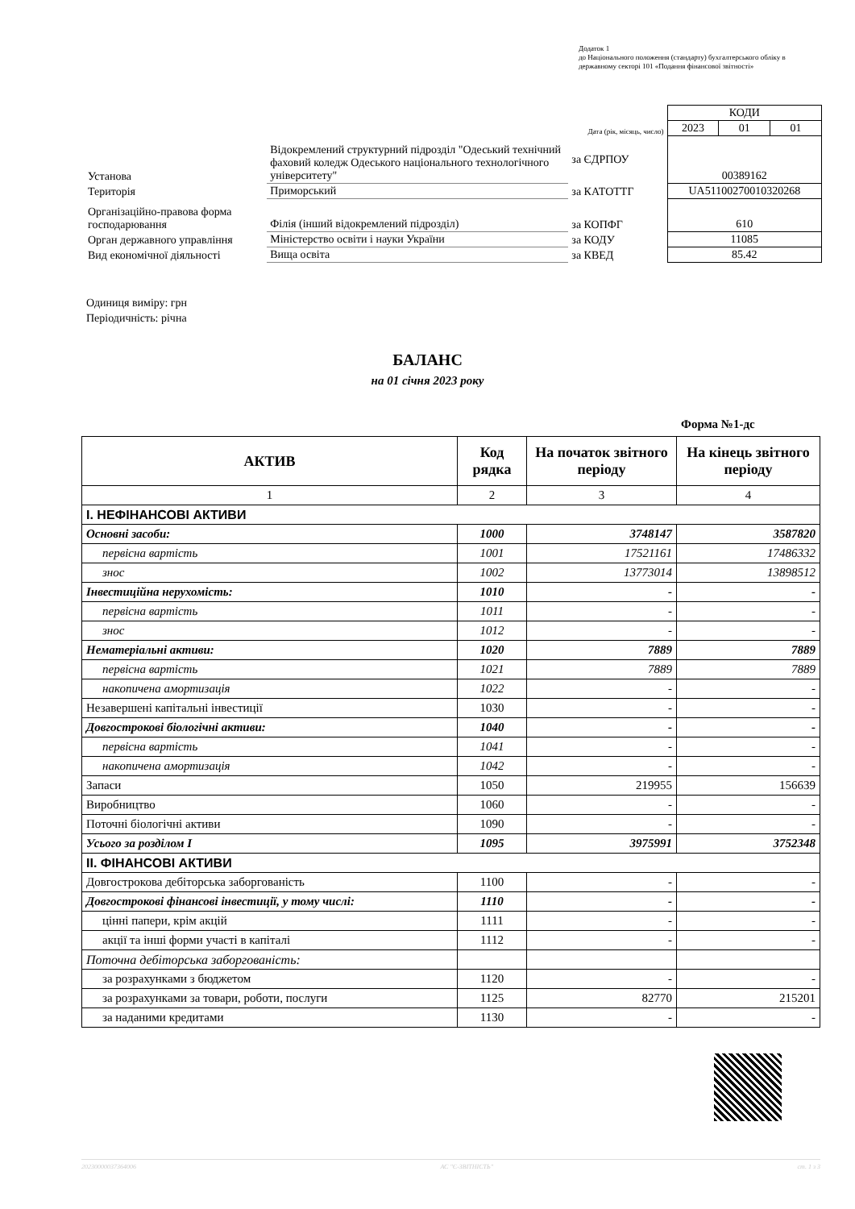Додаток 1
до Національного положення (стандарту) бухгалтерського обліку в державному секторі 101 «Подання фінансової звітності»
| | | | КОДИ | | |
| | | Дата (рік, місяць, число) | 2023 | 01 | 01 |
| Установа | Відокремлений структурний підрозділ "Одеський технічний фаховий коледж Одеського національного технологічного університету" | за ЄДРПОУ | 00389162 | | |
| Територія | Приморський | за КАТОТТГ | UA51100270010320268 | | |
| Організаційно-правова форма господарювання | Філія (інший відокремлений підрозділ) | за КОПФГ | 610 | | |
| Орган державного управління | Міністерство освіти і науки України | за КОДУ | 11085 | | |
| Вид економічної діяльності | Вища освіта | за КВЕД | 85.42 | | |
Одиниця виміру: грн
Періодичність: річна
БАЛАНС
на 01 січня 2023 року
Форма №1-дс
| АКТИВ | Код рядка | На початок звітного періоду | На кінець звітного періоду |
| --- | --- | --- | --- |
| 1 | 2 | 3 | 4 |
| I. НЕФІНАНСОВІ АКТИВИ | | | |
| Основні засоби: | 1000 | 3748147 | 3587820 |
| первісна вартість | 1001 | 17521161 | 17486332 |
| знос | 1002 | 13773014 | 13898512 |
| Інвестиційна нерухомість: | 1010 | - | - |
| первісна вартість | 1011 | - | - |
| знос | 1012 | - | - |
| Нематеріальні активи: | 1020 | 7889 | 7889 |
| первісна вартість | 1021 | 7889 | 7889 |
| накопичена амортизація | 1022 | - | - |
| Незавершені капітальні інвестиції | 1030 | - | - |
| Довгострокові біологічні активи: | 1040 | - | - |
| первісна вартість | 1041 | - | - |
| накопичена амортизація | 1042 | - | - |
| Запаси | 1050 | 219955 | 156639 |
| Виробництво | 1060 | - | - |
| Поточні біологічні активи | 1090 | - | - |
| Усього за розділом I | 1095 | 3975991 | 3752348 |
| II. ФІНАНСОВІ АКТИВИ | | | |
| Довгострокова дебіторська заборгованість | 1100 | - | - |
| Довгострокові фінансові інвестиції, у тому числі: | 1110 | - | - |
| цінні папери, крім акцій | 1111 | - | - |
| акції та інші форми участі в капіталі | 1112 | - | - |
| Поточна дебіторська заборгованість: | | | |
| за розрахунками з бюджетом | 1120 | - | - |
| за розрахунками за товари, роботи, послуги | 1125 | 82770 | 215201 |
| за наданими кредитами | 1130 | - | - |
20230000037364006 АС "Є-ЗВІТНІСТЬ" ст. 1 з 3